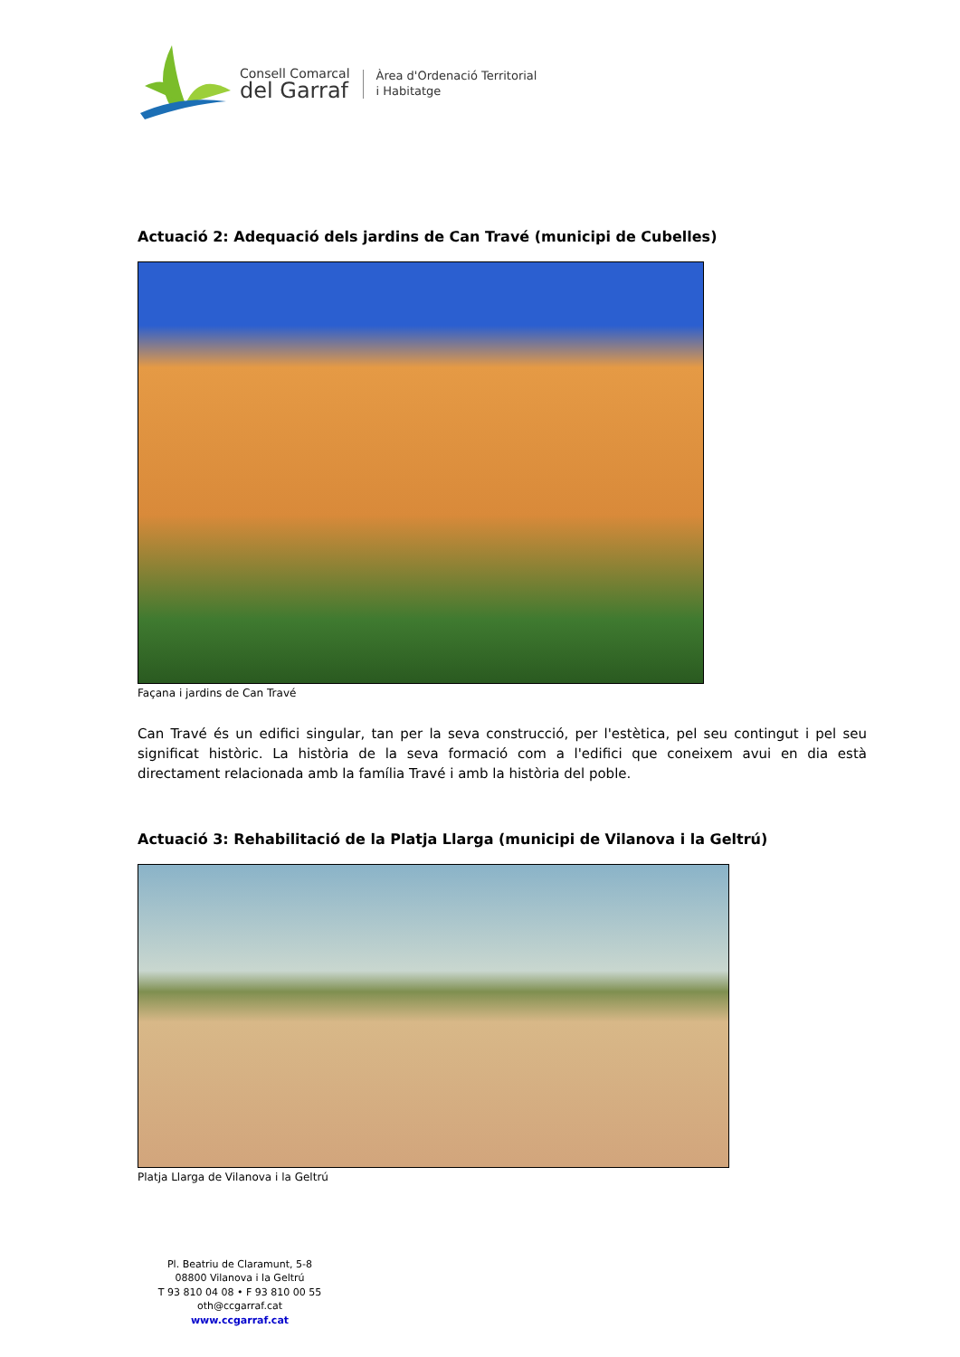Consell Comarcal
del Garraf
Àrea d'Ordenació Territorial
i Habitatge
Actuació 2: Adequació dels jardins de Can Travé (municipi de Cubelles)
Façana i jardins de Can Travé
Can Travé és un edifici singular, tan per la seva construcció, per l'estètica, pel seu contingut i pel seu significat històric. La història de la seva formació com a l'edifici que coneixem avui en dia està directament relacionada amb la família Travé i amb la història del poble.
Actuació 3: Rehabilitació de la Platja Llarga (municipi de Vilanova i la Geltrú)
Platja Llarga de Vilanova i la Geltrú
Pl. Beatriu de Claramunt, 5-8
08800 Vilanova i la Geltrú
T 93 810 04 08 • F 93 810 00 55
oth@ccgarraf.cat
www.ccgarraf.cat